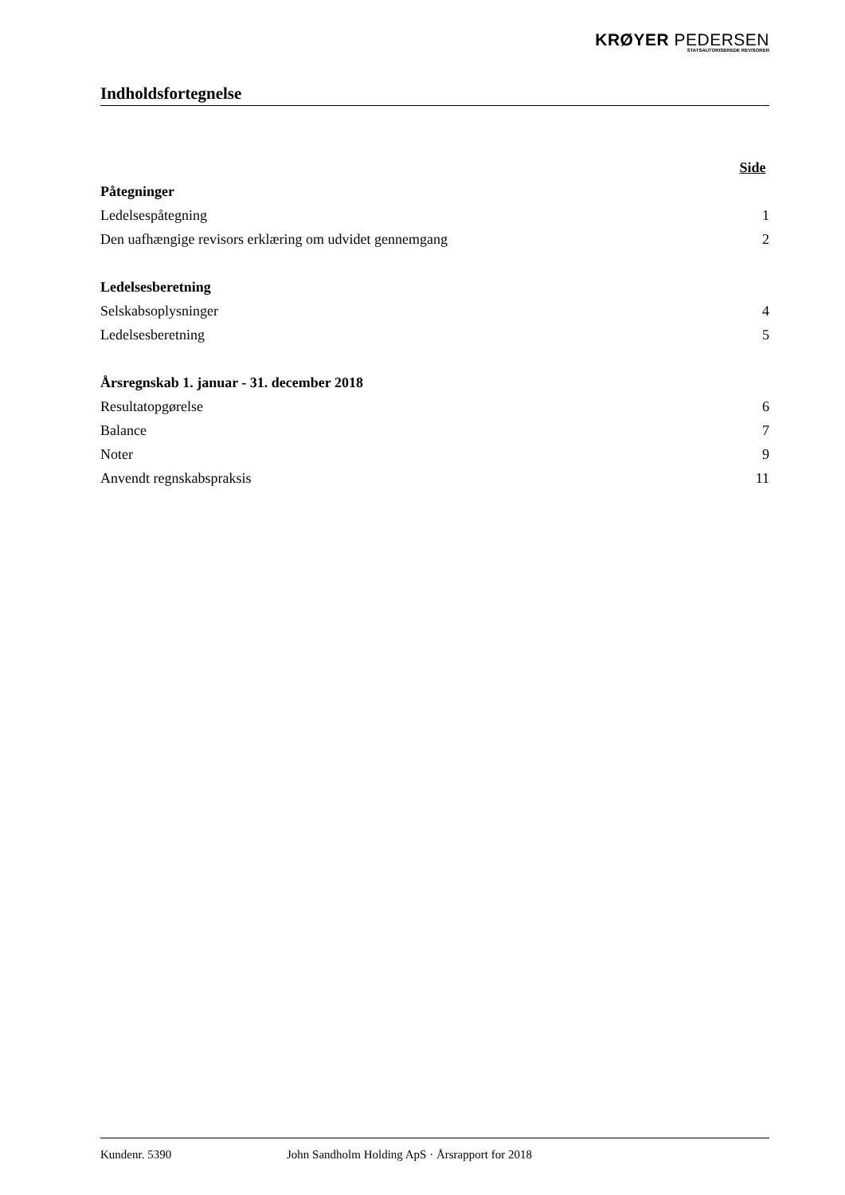KRØYER PEDERSEN
STATSAUTORISEREDE REVISORER
Indholdsfortegnelse
| | Side |
| Påtegninger | |
| Ledelsespåtegning | 1 |
| Den uafhængige revisors erklæring om udvidet gennemgang | 2 |
| Ledelsesberetning | |
| Selskabsoplysninger | 4 |
| Ledelsesberetning | 5 |
| Årsregnskab 1. januar - 31. december 2018 | |
| Resultatopgørelse | 6 |
| Balance | 7 |
| Noter | 9 |
| Anvendt regnskabspraksis | 11 |
Kundenr. 5390 John Sandholm Holding ApS · Årsrapport for 2018